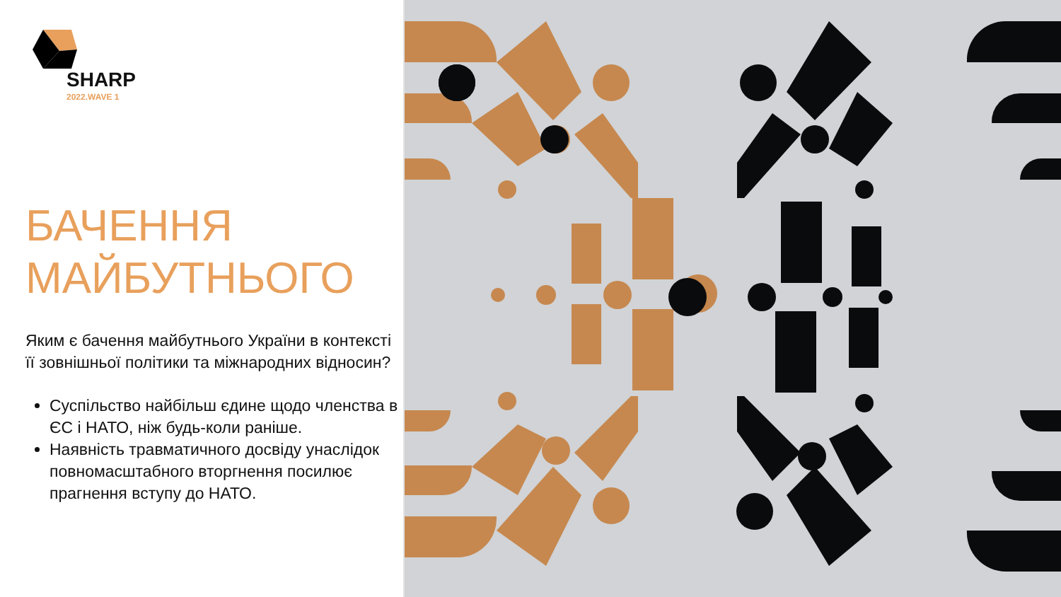SHARP
2022.WAVE 1
БАЧЕННЯ МАЙБУТНЬОГО
Яким є бачення майбутнього України в контексті її зовнішньої політики та міжнародних відносин?
Суспільство найбільш єдине щодо членства в ЄС і НАТО, ніж будь-коли раніше.
Наявність травматичного досвіду унаслідок повномасштабного вторгнення посилює прагнення вступу до НАТО.